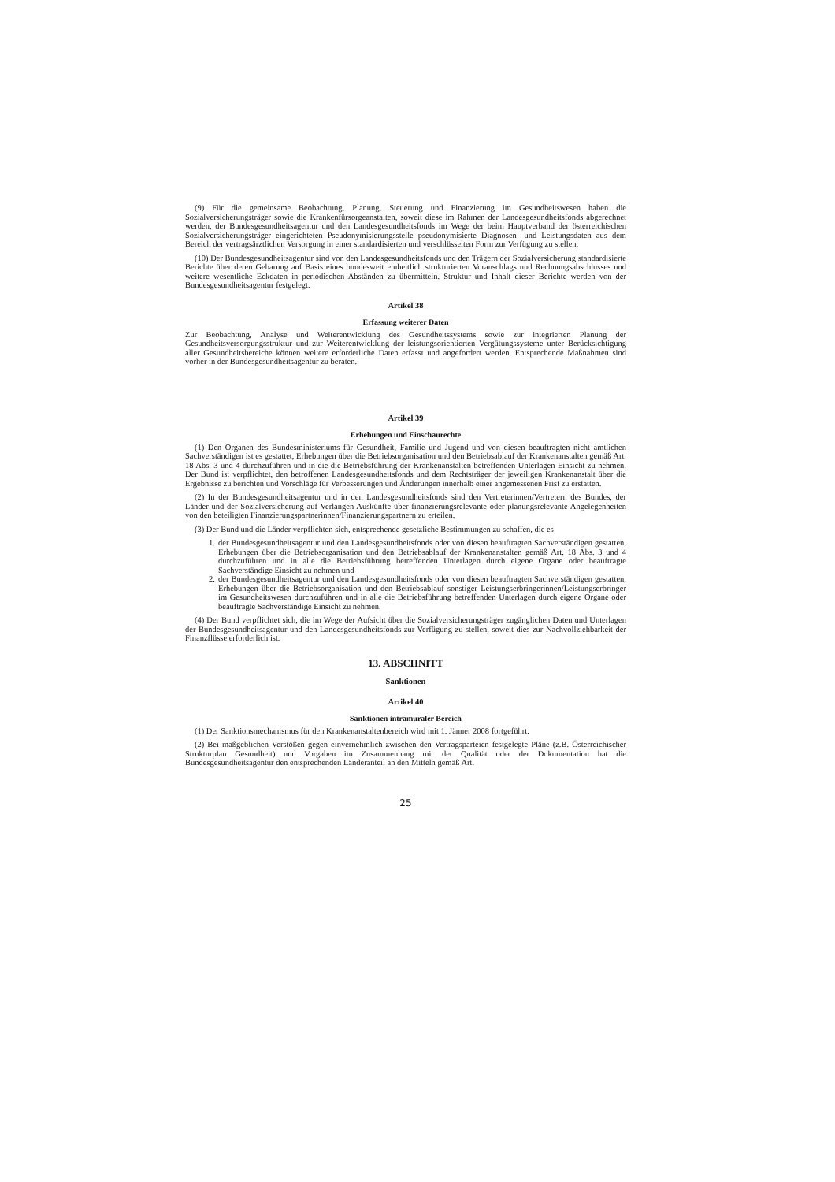(9) Für die gemeinsame Beobachtung, Planung, Steuerung und Finanzierung im Gesundheitswesen haben die Sozialversicherungsträger sowie die Krankenfürsorgeanstalten, soweit diese im Rahmen der Landesgesundheitsfonds abgerechnet werden, der Bundesgesundheitsagentur und den Landesgesundheitsfonds im Wege der beim Hauptverband der österreichischen Sozialversicherungsträger eingerichteten Pseudonymisierungsstelle pseudonymisierte Diagnosen- und Leistungsdaten aus dem Bereich der vertragsärztlichen Versorgung in einer standardisierten und verschlüsselten Form zur Verfügung zu stellen.
(10) Der Bundesgesundheitsagentur sind von den Landesgesundheitsfonds und den Trägern der Sozialversicherung standardisierte Berichte über deren Gebarung auf Basis eines bundesweit einheitlich strukturierten Voranschlags und Rechnungsabschlusses und weitere wesentliche Eckdaten in periodischen Abständen zu übermitteln. Struktur und Inhalt dieser Berichte werden von der Bundesgesundheitsagentur festgelegt.
Artikel 38
Erfassung weiterer Daten
Zur Beobachtung, Analyse und Weiterentwicklung des Gesundheitssystems sowie zur integrierten Planung der Gesundheitsversorgungsstruktur und zur Weiterentwicklung der leistungsorientierten Vergütungssysteme unter Berücksichtigung aller Gesundheitsbereiche können weitere erforderliche Daten erfasst und angefordert werden. Entsprechende Maßnahmen sind vorher in der Bundesgesundheitsagentur zu beraten.
Artikel 39
Erhebungen und Einschaurechte
(1) Den Organen des Bundesministeriums für Gesundheit, Familie und Jugend und von diesen beauftragten nicht amtlichen Sachverständigen ist es gestattet, Erhebungen über die Betriebsorganisation und den Betriebsablauf der Krankenanstalten gemäß Art. 18 Abs. 3 und 4 durchzuführen und in die die Betriebsführung der Krankenanstalten betreffenden Unterlagen Einsicht zu nehmen. Der Bund ist verpflichtet, den betroffenen Landesgesundheitsfonds und dem Rechtsträger der jeweiligen Krankenanstalt über die Ergebnisse zu berichten und Vorschläge für Verbesserungen und Änderungen innerhalb einer angemessenen Frist zu erstatten.
(2) In der Bundesgesundheitsagentur und in den Landesgesundheitsfonds sind den Vertreterinnen/Vertretern des Bundes, der Länder und der Sozialversicherung auf Verlangen Auskünfte über finanzierungsrelevante oder planungsrelevante Angelegenheiten von den beteiligten Finanzierungspartnerinnen/Finanzierungspartnern zu erteilen.
(3) Der Bund und die Länder verpflichten sich, entsprechende gesetzliche Bestimmungen zu schaffen, die es
1. der Bundesgesundheitsagentur und den Landesgesundheitsfonds oder von diesen beauftragten Sachverständigen gestatten, Erhebungen über die Betriebsorganisation und den Betriebsablauf der Krankenanstalten gemäß Art. 18 Abs. 3 und 4 durchzuführen und in alle die Betriebsführung betreffenden Unterlagen durch eigene Organe oder beauftragte Sachverständige Einsicht zu nehmen und
2. der Bundesgesundheitsagentur und den Landesgesundheitsfonds oder von diesen beauftragten Sachverständigen gestatten, Erhebungen über die Betriebsorganisation und den Betriebsablauf sonstiger Leistungserbringerinnen/Leistungserbringer im Gesundheitswesen durchzuführen und in alle die Betriebsführung betreffenden Unterlagen durch eigene Organe oder beauftragte Sachverständige Einsicht zu nehmen.
(4) Der Bund verpflichtet sich, die im Wege der Aufsicht über die Sozialversicherungsträger zugänglichen Daten und Unterlagen der Bundesgesundheitsagentur und den Landesgesundheitsfonds zur Verfügung zu stellen, soweit dies zur Nachvollziehbarkeit der Finanzflüsse erforderlich ist.
13. ABSCHNITT
Sanktionen
Artikel 40
Sanktionen intramuraler Bereich
(1) Der Sanktionsmechanismus für den Krankenanstaltenbereich wird mit 1. Jänner 2008 fortgeführt.
(2) Bei maßgeblichen Verstößen gegen einvernehmlich zwischen den Vertragsparteien festgelegte Pläne (z.B. Österreichischer Strukturplan Gesundheit) und Vorgaben im Zusammenhang mit der Qualität oder der Dokumentation hat die Bundesgesundheitsagentur den entsprechenden Länderanteil an den Mitteln gemäß Art.
25